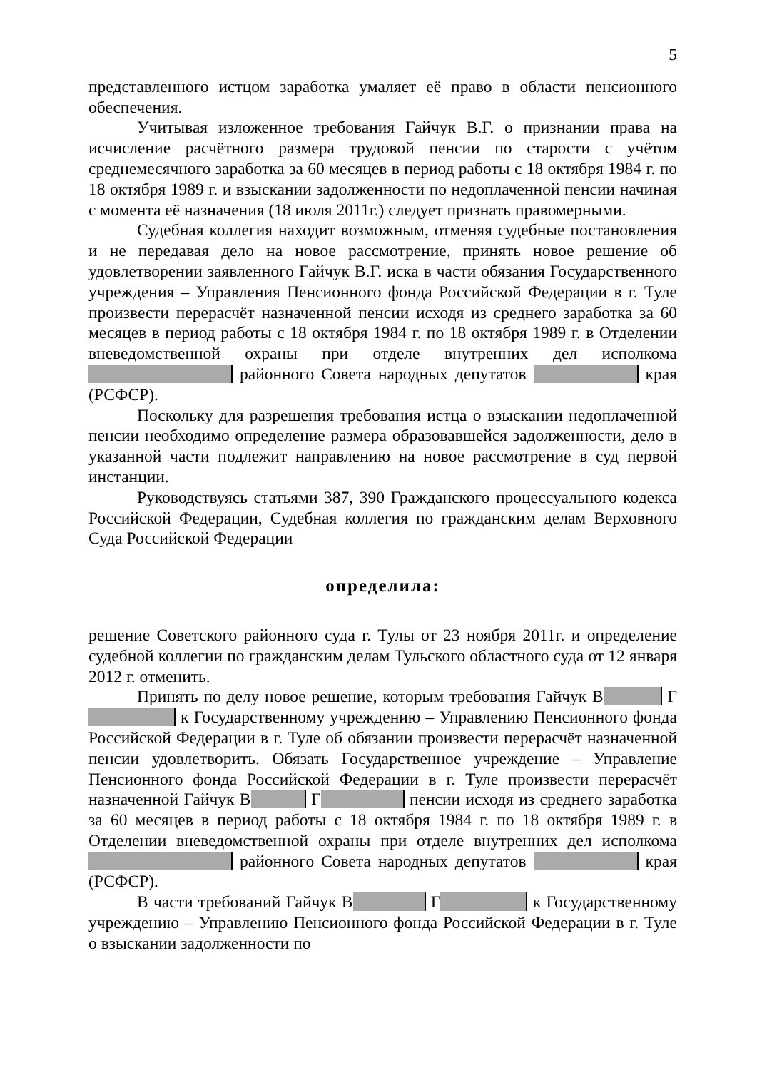5
представленного истцом заработка умаляет её право в области пенсионного обеспечения.
Учитывая изложенное требования Гайчук В.Г. о признании права на исчисление расчётного размера трудовой пенсии по старости с учётом среднемесячного заработка за 60 месяцев в период работы с 18 октября 1984 г. по 18 октября 1989 г. и взыскании задолженности по недоплаченной пенсии начиная с момента её назначения (18 июля 2011г.) следует признать правомерными.
Судебная коллегия находит возможным, отменяя судебные постановления и не передавая дело на новое рассмотрение, принять новое решение об удовлетворении заявленного Гайчук В.Г. иска в части обязания Государственного учреждения – Управления Пенсионного фонда Российской Федерации в г. Туле произвести перерасчёт назначенной пенсии исходя из среднего заработка за 60 месяцев в период работы с 18 октября 1984 г. по 18 октября 1989 г. в Отделении вневедомственной охраны при отделе внутренних дел исполкома районного Совета народных депутатов края (РСФСР).
Поскольку для разрешения требования истца о взыскании недоплаченной пенсии необходимо определение размера образовавшейся задолженности, дело в указанной части подлежит направлению на новое рассмотрение в суд первой инстанции.
Руководствуясь статьями 387, 390 Гражданского процессуального кодекса Российской Федерации, Судебная коллегия по гражданским делам Верховного Суда Российской Федерации
определила:
решение Советского районного суда г. Тулы от 23 ноября 2011г. и определение судебной коллегии по гражданским делам Тульского областного суда от 12 января 2012 г. отменить.
Принять по делу новое решение, которым требования Гайчук В Г к Государственному учреждению – Управлению Пенсионного фонда Российской Федерации в г. Туле об обязании произвести перерасчёт назначенной пенсии удовлетворить. Обязать Государственное учреждение – Управление Пенсионного фонда Российской Федерации в г. Туле произвести перерасчёт назначенной Гайчук В Г пенсии исходя из среднего заработка за 60 месяцев в период работы с 18 октября 1984 г. по 18 октября 1989 г. в Отделении вневедомственной охраны при отделе внутренних дел исполкома районного Совета народных депутатов края (РСФСР).
В части требований Гайчук В Г к Государственному учреждению – Управлению Пенсионного фонда Российской Федерации в г. Туле о взыскании задолженности по